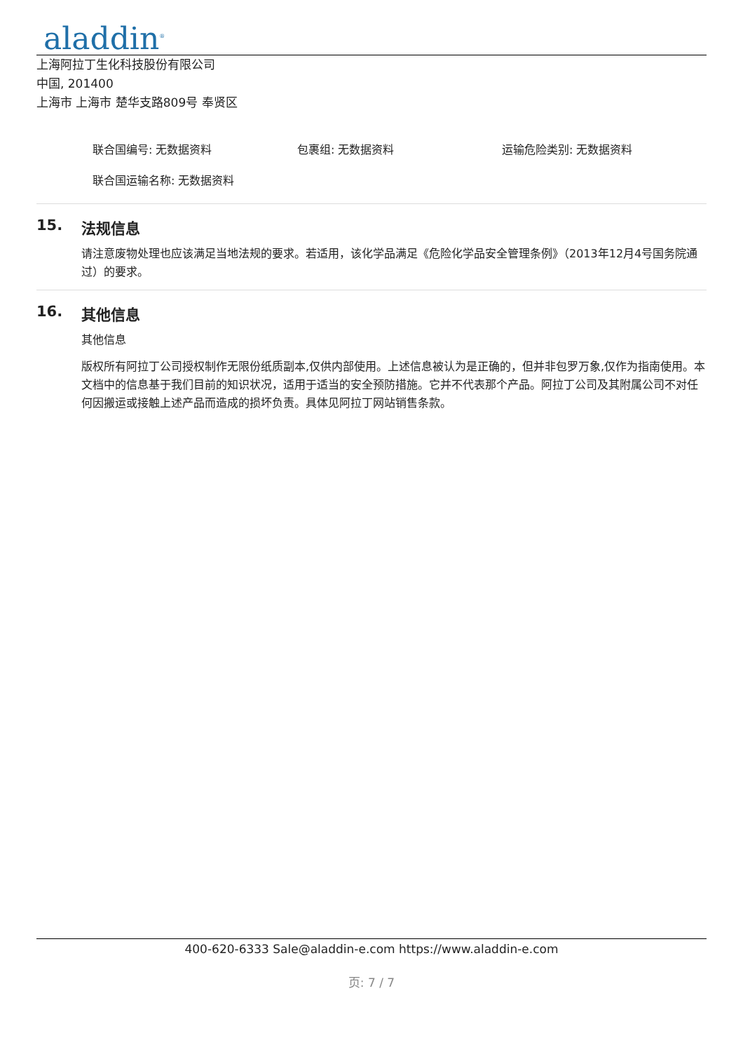aladdin<sup>®</sup>
上海阿拉丁生化科技股份有限公司
中国, 201400
上海市 上海市 楚华支路809号 奉贤区
联合国编号: 无数据资料 包裹组: 无数据资料 运输危险类别: 无数据资料
联合国运输名称: 无数据资料
15. 法规信息
请注意废物处理也应该满足当地法规的要求。若适用，该化学品满足《危险化学品安全管理条例》（2013年12月4号国务院通过）的要求。
16. 其他信息
其他信息
版权所有阿拉丁公司授权制作无限份纸质副本,仅供内部使用。上述信息被认为是正确的，但并非包罗万象,仅作为指南使用。本文档中的信息基于我们目前的知识状况，适用于适当的安全预防措施。它并不代表那个产品。阿拉丁公司及其附属公司不对任何因搬运或接触上述产品而造成的损坏负责。具体见阿拉丁网站销售条款。
400-620-6333 Sale@aladdin-e.com https://www.aladdin-e.com
页: 7 / 7